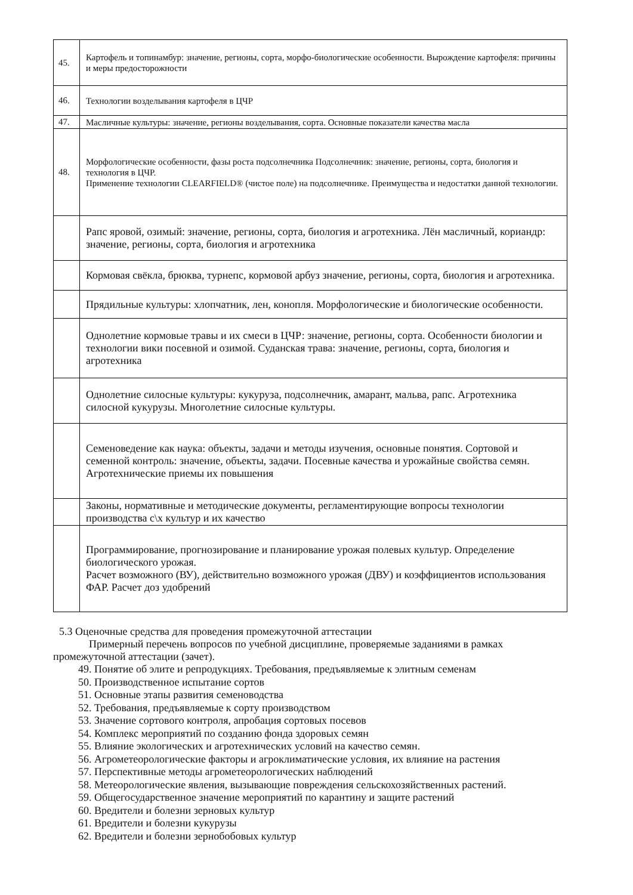| 45. | Картофель и топинамбур: значение, регионы, сорта, морфо-биологические особенности. Вырождение картофеля: причины и меры предосторожности |
| 46. | Технологии возделывания картофеля в ЦЧР |
| 47. | Масличные культуры: значение, регионы возделывания, сорта. Основные показатели качества масла |
| 48. | Морфологические особенности, фазы роста подсолнечника Подсолнечник: значение, регионы, сорта, биология и технология в ЦЧР. Применение технологии CLEARFIELD® (чистое поле) на подсолнечнике. Преимущества и недостатки данной технологии. |
| | Рапс яровой, озимый: значение, регионы, сорта, биология и агротехника. Лён масличный, кориандр: значение, регионы, сорта, биология и агротехника |
| | Кормовая свёкла, брюква, турнепс, кормовой арбуз значение, регионы, сорта, биология и агротехника. |
| | Прядильные культуры: хлопчатник, лен, конопля. Морфологические и биологические особенности. |
| | Однолетние кормовые травы и их смеси в ЦЧР: значение, регионы, сорта. Особенности биологии и технологии вики посевной и озимой. Суданская трава: значение, регионы, сорта, биология и агротехника |
| | Однолетние силосные культуры: кукуруза, подсолнечник, амарант, мальва, рапс. Агротехника силосной кукурузы. Многолетние силосные культуры. |
| | Семеноведение как наука: объекты, задачи и методы изучения, основные понятия. Сортовой и семенной контроль: значение, объекты, задачи. Посевные качества и урожайные свойства семян. Агротехнические приемы их повышения |
| | Законы, нормативные и методические документы, регламентирующие вопросы технологии производства с\х культур и их качество |
| | Программирование, прогнозирование и планирование урожая полевых культур. Определение биологического урожая. Расчет возможного (ВУ), действительно возможного урожая (ДВУ) и коэффициентов использования ФАР. Расчет доз удобрений |
5.3 Оценочные средства для проведения промежуточной аттестации
Примерный перечень вопросов по учебной дисциплине, проверяемые заданиями в рамках промежуточной аттестации (зачет).
49. Понятие об элите и репродукциях. Требования, предъявляемые к элитным семенам
50. Производственное испытание сортов
51. Основные этапы развития семеноводства
52. Требования, предъявляемые к сорту производством
53. Значение сортового контроля, апробация сортовых посевов
54. Комплекс мероприятий по созданию фонда здоровых семян
55. Влияние экологических и агротехнических условий на качество семян.
56. Агрометеорологические факторы и агроклиматические условия, их влияние на растения
57. Перспективные методы агрометеорологических наблюдений
58. Метеорологические явления, вызывающие повреждения сельскохозяйственных растений.
59. Общегосударственное значение мероприятий по карантину и защите растений
60. Вредители и болезни зерновых культур
61. Вредители и болезни кукурузы
62. Вредители и болезни зернобобовых культур